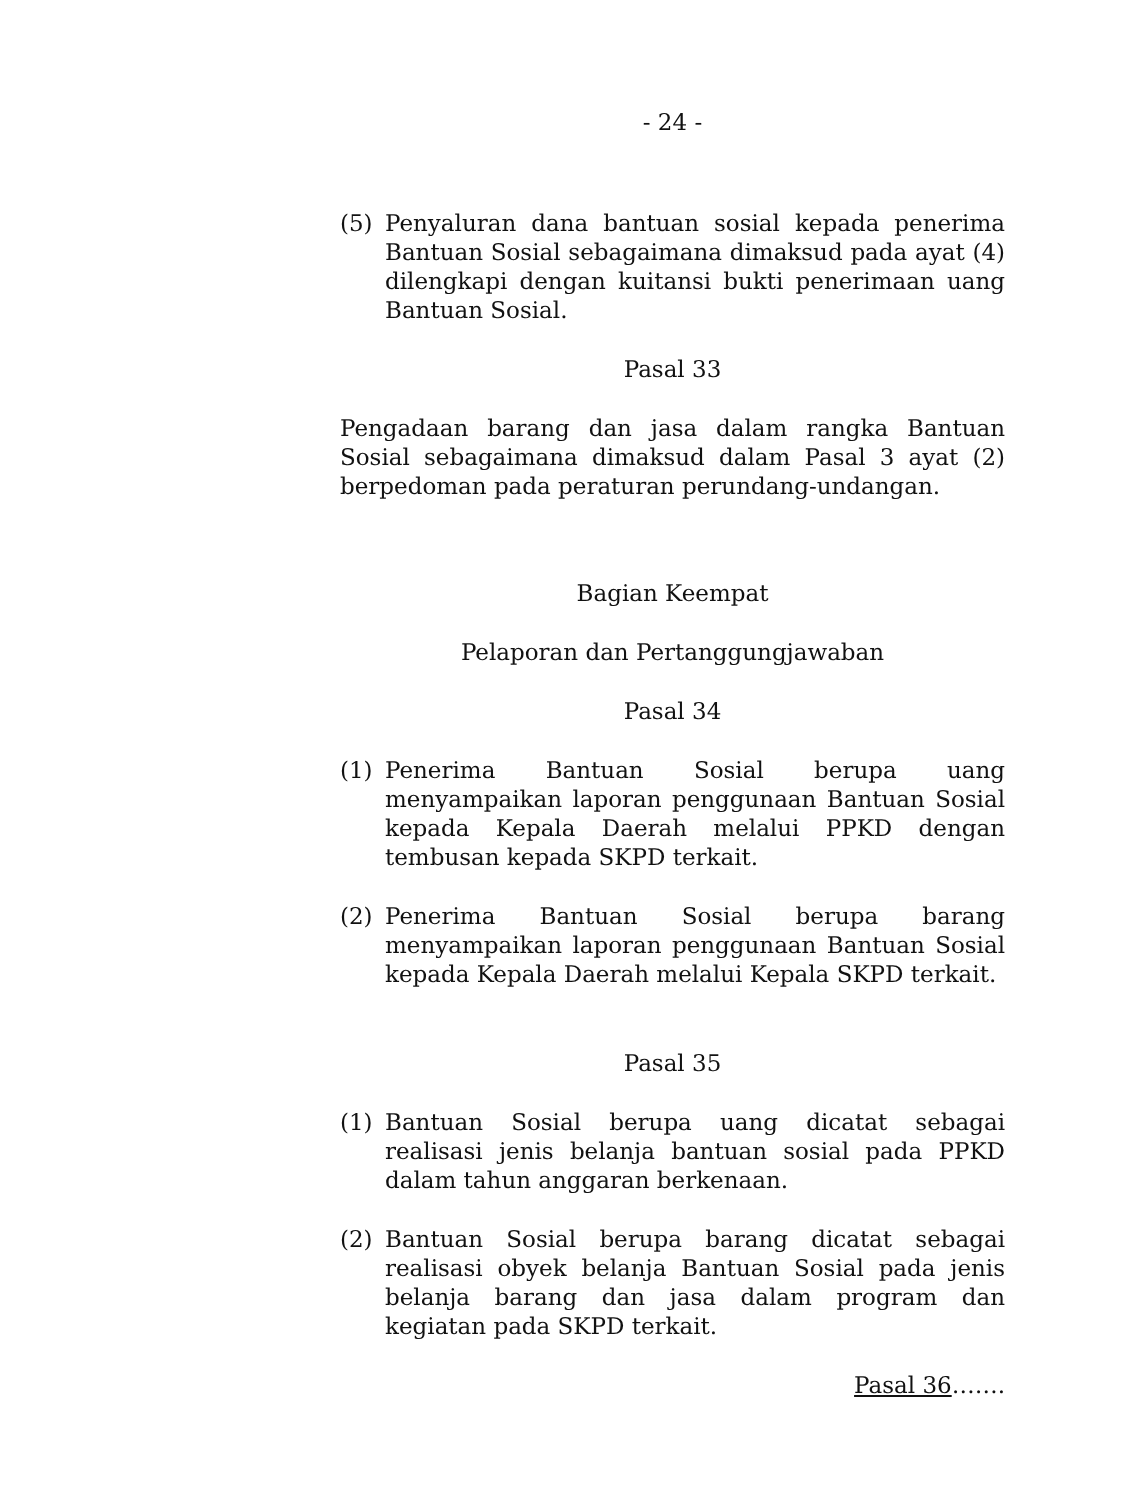- 24 -
(5) Penyaluran dana bantuan sosial kepada penerima Bantuan Sosial sebagaimana dimaksud pada ayat (4) dilengkapi dengan kuitansi bukti penerimaan uang Bantuan Sosial.
Pasal 33
Pengadaan barang dan jasa dalam rangka Bantuan Sosial sebagaimana dimaksud dalam Pasal 3 ayat (2) berpedoman pada peraturan perundang-undangan.
Bagian Keempat
Pelaporan dan Pertanggungjawaban
Pasal 34
(1) Penerima Bantuan Sosial berupa uang menyampaikan laporan penggunaan Bantuan Sosial kepada Kepala Daerah melalui PPKD dengan tembusan kepada SKPD terkait.
(2) Penerima Bantuan Sosial berupa barang menyampaikan laporan penggunaan Bantuan Sosial kepada Kepala Daerah melalui Kepala SKPD terkait.
Pasal 35
(1) Bantuan Sosial berupa uang dicatat sebagai realisasi jenis belanja bantuan sosial pada PPKD dalam tahun anggaran berkenaan.
(2) Bantuan Sosial berupa barang dicatat sebagai realisasi obyek belanja Bantuan Sosial pada jenis belanja barang dan jasa dalam program dan kegiatan pada SKPD terkait.
Pasal 36…….